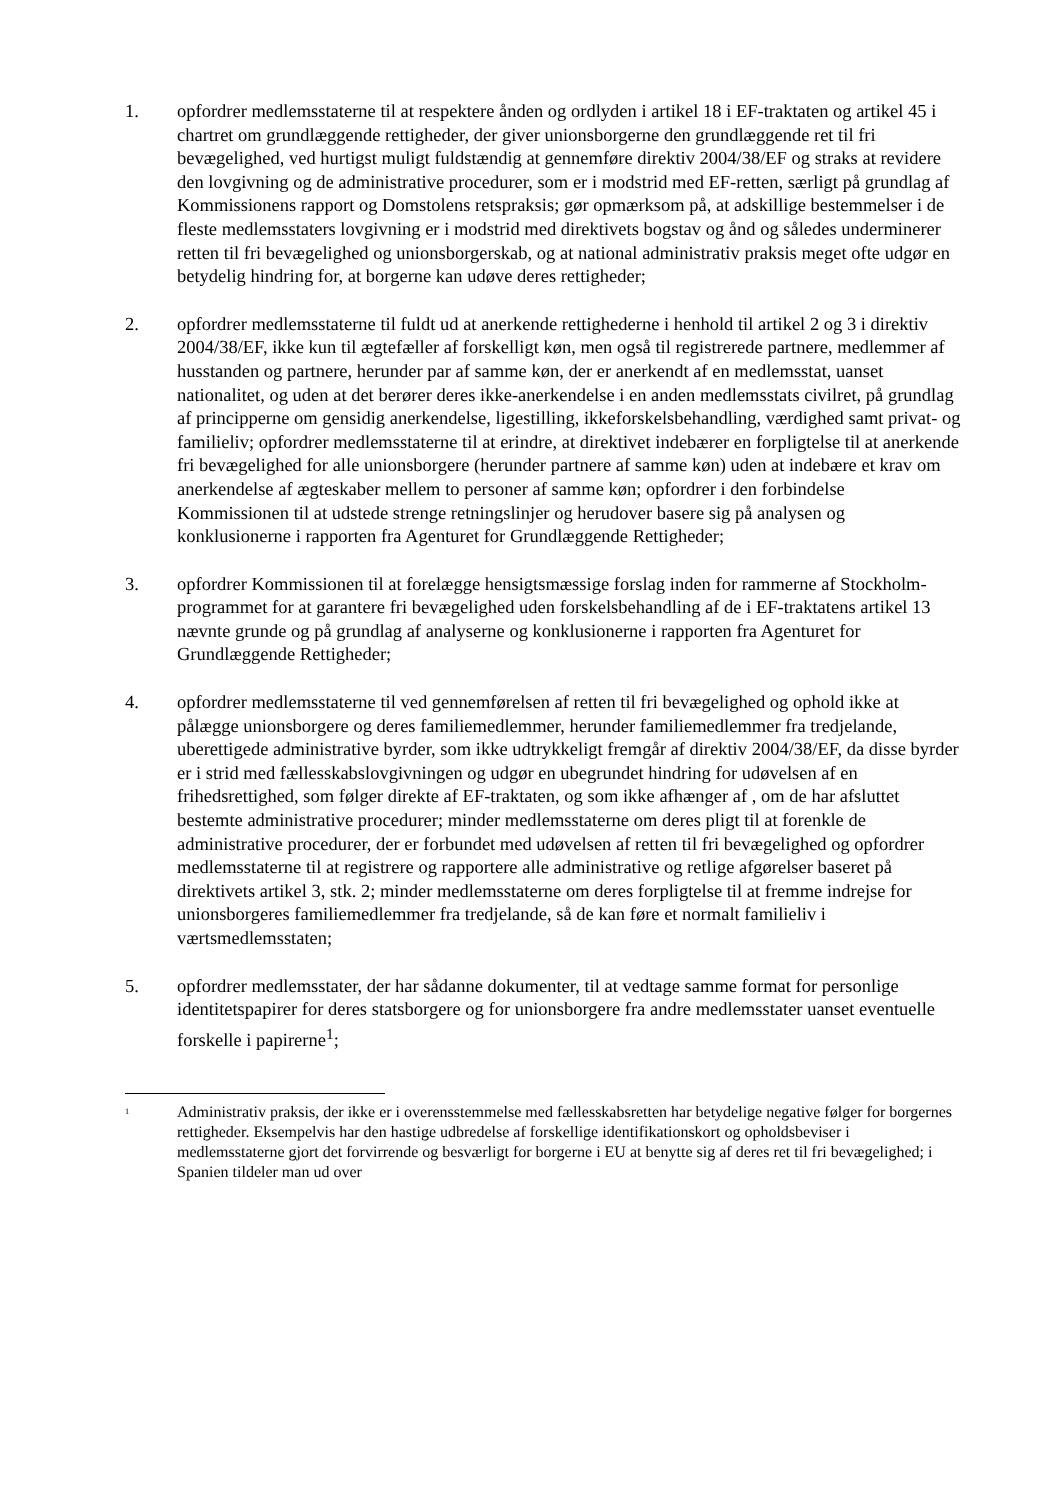1. opfordrer medlemsstaterne til at respektere ånden og ordlyden i artikel 18 i EF-traktaten og artikel 45 i chartret om grundlæggende rettigheder, der giver unionsborgerne den grundlæggende ret til fri bevægelighed, ved hurtigst muligt fuldstændig at gennemføre direktiv 2004/38/EF og straks at revidere den lovgivning og de administrative procedurer, som er i modstrid med EF-retten, særligt på grundlag af Kommissionens rapport og Domstolens retspraksis; gør opmærksom på, at adskillige bestemmelser i de fleste medlemsstaters lovgivning er i modstrid med direktivets bogstav og ånd og således underminerer retten til fri bevægelighed og unionsborgerskab, og at national administrativ praksis meget ofte udgør en betydelig hindring for, at borgerne kan udøve deres rettigheder;
2. opfordrer medlemsstaterne til fuldt ud at anerkende rettighederne i henhold til artikel 2 og 3 i direktiv 2004/38/EF, ikke kun til ægtefæller af forskelligt køn, men også til registrerede partnere, medlemmer af husstanden og partnere, herunder par af samme køn, der er anerkendt af en medlemsstat, uanset nationalitet, og uden at det berører deres ikke-anerkendelse i en anden medlemsstats civilret, på grundlag af principperne om gensidig anerkendelse, ligestilling, ikkeforskelsbehandling, værdighed samt privat- og familieliv; opfordrer medlemsstaterne til at erindre, at direktivet indebærer en forpligtelse til at anerkende fri bevægelighed for alle unionsborgere (herunder partnere af samme køn) uden at indebære et krav om anerkendelse af ægteskaber mellem to personer af samme køn; opfordrer i den forbindelse Kommissionen til at udstede strenge retningslinjer og herudover basere sig på analysen og konklusionerne i rapporten fra Agenturet for Grundlæggende Rettigheder;
3. opfordrer Kommissionen til at forelægge hensigtsmæssige forslag inden for rammerne af Stockholm-programmet for at garantere fri bevægelighed uden forskelsbehandling af de i EF-traktatens artikel 13 nævnte grunde og på grundlag af analyserne og konklusionerne i rapporten fra Agenturet for Grundlæggende Rettigheder;
4. opfordrer medlemsstaterne til ved gennemførelsen af retten til fri bevægelighed og ophold ikke at pålægge unionsborgere og deres familiemedlemmer, herunder familiemedlemmer fra tredjelande, uberettigede administrative byrder, som ikke udtrykkeligt fremgår af direktiv 2004/38/EF, da disse byrder er i strid med fællesskabslovgivningen og udgør en ubegrundet hindring for udøvelsen af en frihedsrettighed, som følger direkte af EF-traktaten, og som ikke afhænger af , om de har afsluttet bestemte administrative procedurer; minder medlemsstaterne om deres pligt til at forenkle de administrative procedurer, der er forbundet med udøvelsen af retten til fri bevægelighed og opfordrer medlemsstaterne til at registrere og rapportere alle administrative og retlige afgørelser baseret på direktivets artikel 3, stk. 2; minder medlemsstaterne om deres forpligtelse til at fremme indrejse for unionsborgeres familiemedlemmer fra tredjelande, så de kan føre et normalt familieliv i værtsmedlemsstaten;
5. opfordrer medlemsstater, der har sådanne dokumenter, til at vedtage samme format for personlige identitetspapirer for deres statsborgere og for unionsborgere fra andre medlemsstater uanset eventuelle forskelle i papirerne<sup>1</sup>;
<sup>1</sup>
Administrativ praksis, der ikke er i overensstemmelse med fællesskabsretten har betydelige negative følger for borgernes rettigheder. Eksempelvis har den hastige udbredelse af forskellige identifikationskort og opholdsbeviser i medlemsstaterne gjort det forvirrende og besværligt for borgerne i EU at benytte sig af deres ret til fri bevægelighed; i Spanien tildeler man ud over